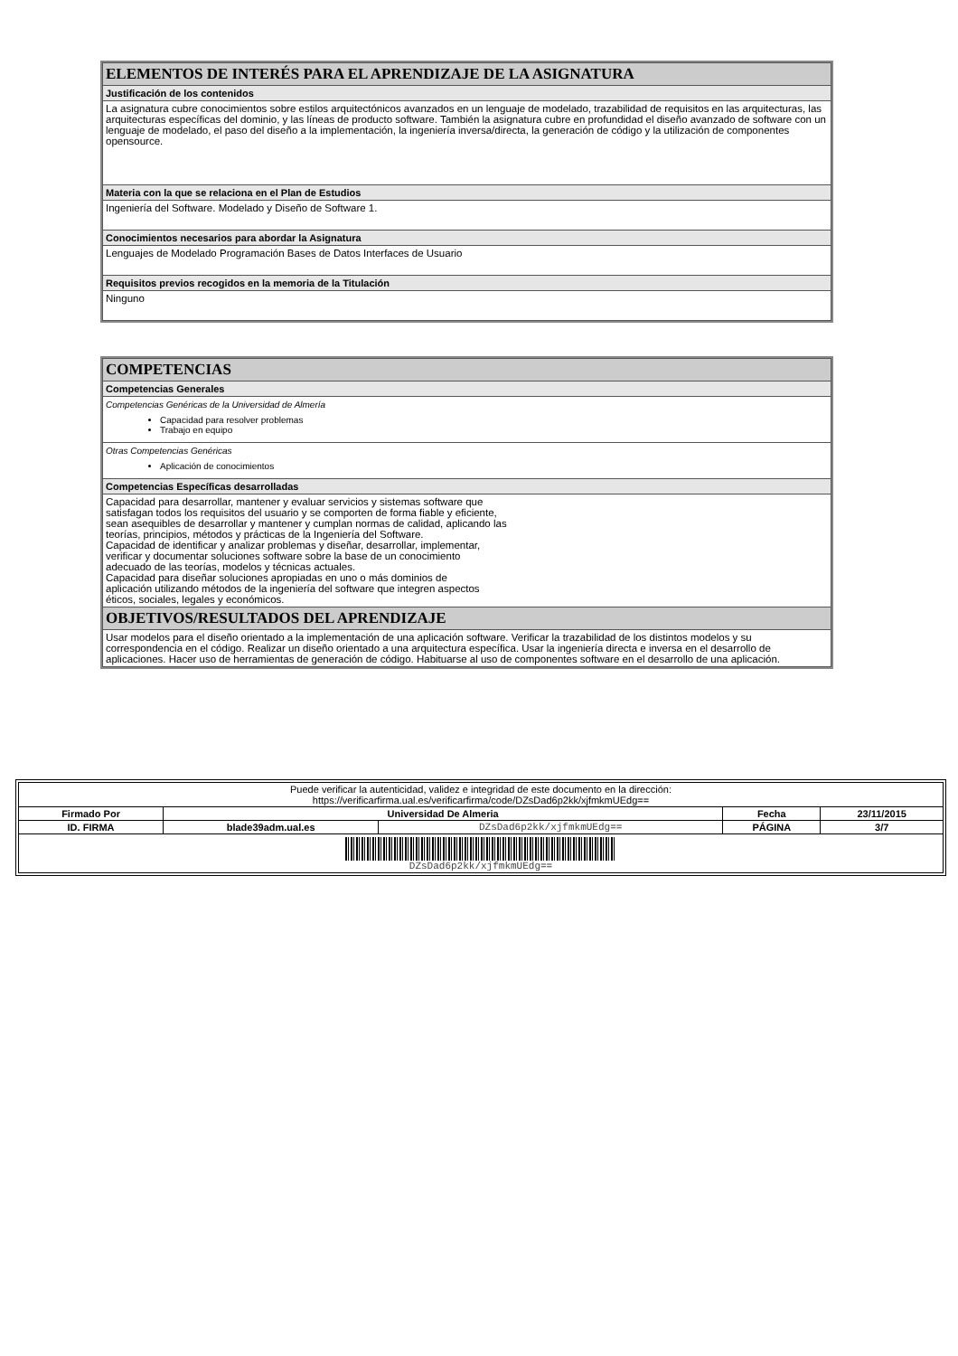| ELEMENTOS DE INTERÉS PARA EL APRENDIZAJE DE LA ASIGNATURA |
| Justificación de los contenidos |
| La asignatura cubre conocimientos sobre estilos arquitectónicos avanzados en un lenguaje de modelado, trazabilidad de requisitos en las arquitecturas, las arquitecturas específicas del dominio, y las líneas de producto software. También la asignatura cubre en profundidad el diseño avanzado de software con un lenguaje de modelado, el paso del diseño a la implementación, la ingeniería inversa/directa, la generación de código y la utilización de componentes opensource. |
| Materia con la que se relaciona en el Plan de Estudios |
| Ingeniería del Software. Modelado y Diseño de Software 1. |
| Conocimientos necesarios para abordar la Asignatura |
| Lenguajes de Modelado Programación Bases de Datos Interfaces de Usuario |
| Requisitos previos recogidos en la memoria de la Titulación |
| Ninguno |
| COMPETENCIAS |
| Competencias Generales |
| Competencias Genéricas de la Universidad de Almería Capacidad para resolver problemas Trabajo en equipo |
| Otras Competencias Genéricas Aplicación de conocimientos |
| Competencias Específicas desarrolladas |
| Capacidad para desarrollar, mantener y evaluar servicios y sistemas software que satisfagan todos los requisitos del usuario y se comporten de forma fiable y eficiente, sean asequibles de desarrollar y mantener y cumplan normas de calidad, aplicando las teorías, principios, métodos y prácticas de la Ingeniería del Software. Capacidad de identificar y analizar problemas y diseñar, desarrollar, implementar, verificar y documentar soluciones software sobre la base de un conocimiento adecuado de las teorías, modelos y técnicas actuales. Capacidad para diseñar soluciones apropiadas en uno o más dominios de aplicación utilizando métodos de la ingeniería del software que integren aspectos éticos, sociales, legales y económicos. |
| OBJETIVOS/RESULTADOS DEL APRENDIZAJE |
| Usar modelos para el diseño orientado a la implementación de una aplicación software. Verificar la trazabilidad de los distintos modelos y su correspondencia en el código. Realizar un diseño orientado a una arquitectura específica. Usar la ingeniería directa e inversa en el desarrollo de aplicaciones. Hacer uso de herramientas de generación de código. Habituarse al uso de componentes software en el desarrollo de una aplicación. |
| Puede verificar la autenticidad, validez e integridad de este documento en la dirección: https://verificarfirma.ual.es/verificarfirma/code/DZsDad6p2kk/xjfmkmUEdg== | | | | |
| Firmado Por | Universidad De Almeria | | Fecha | 23/11/2015 |
| ID. FIRMA | blade39adm.ual.es | DZsDad6p2kk/xjfmkmUEdg== | PÁGINA | 3/7 |
| DZsDad6p2kk/xjfmkmUEdg== | | | | |